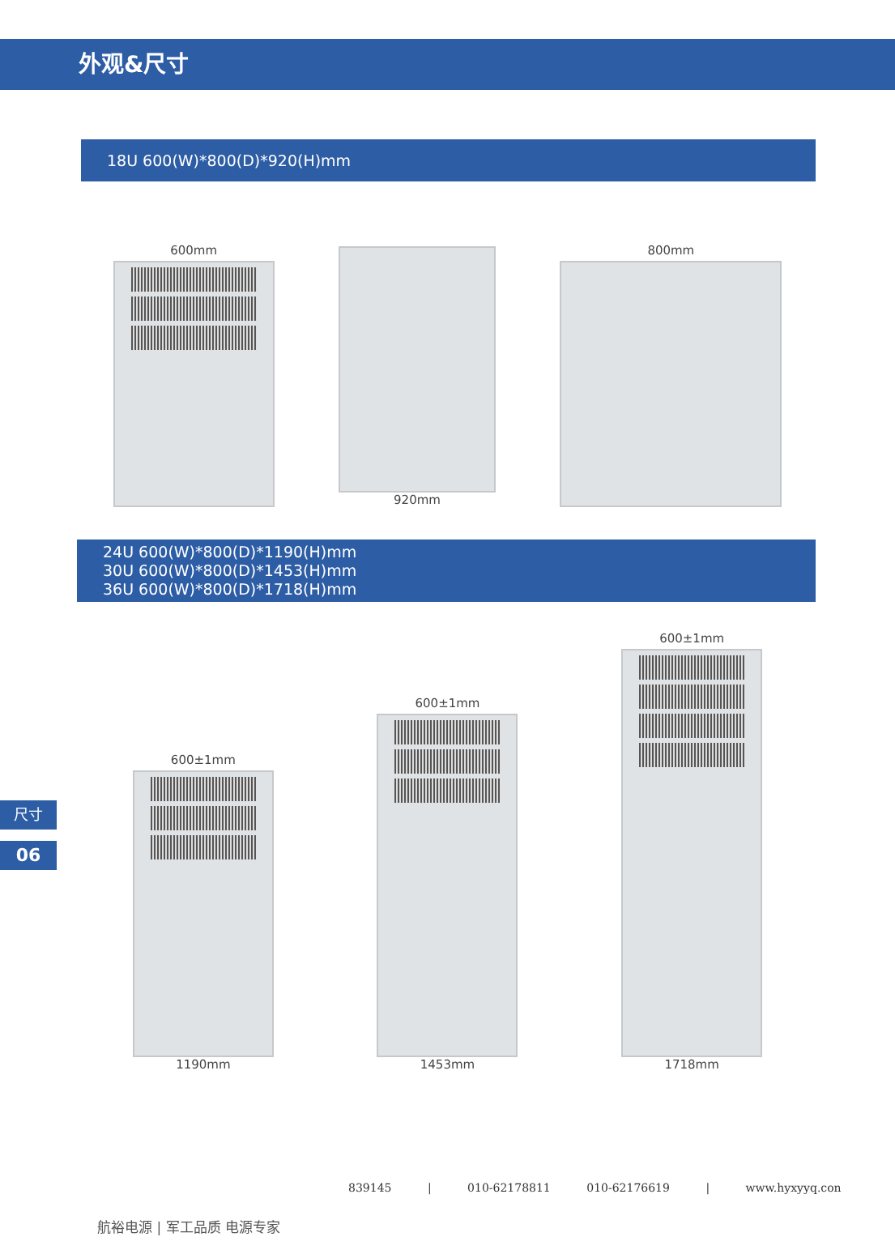外观&尺寸
18U 600(W)*800(D)*920(H)mm
600mm
920mm
800mm
24U 600(W)*800(D)*1190(H)mm
30U 600(W)*800(D)*1453(H)mm
36U 600(W)*800(D)*1718(H)mm
600±1mm
1190mm
600±1mm
1453mm
600±1mm
1718mm
尺寸
06
839145 | 010-62178811 010-62176619 | www.hyxyyq.con
航裕电源 | 军工品质 电源专家